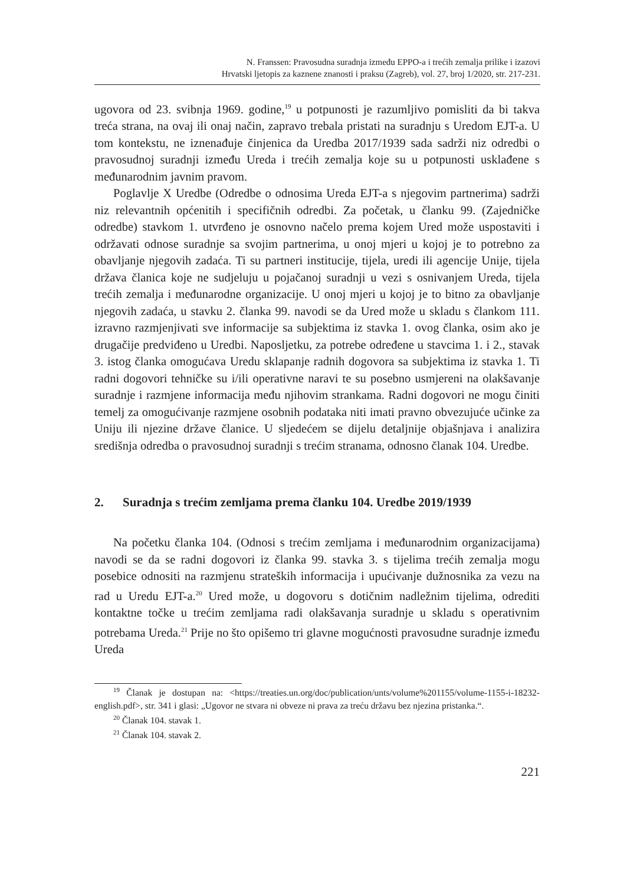N. Franssen: Pravosudna suradnja između EPPO-a i trećih zemalja prilike i izazovi
Hrvatski ljetopis za kaznene znanosti i praksu (Zagreb), vol. 27, broj 1/2020, str. 217-231.
ugovora od 23. svibnja 1969. godine,<sup>19</sup> u potpunosti je razumljivo pomisliti da bi takva treća strana, na ovaj ili onaj način, zapravo trebala pristati na suradnju s Uredom EJT-a. U tom kontekstu, ne iznenađuje činjenica da Uredba 2017/1939 sada sadrži niz odredbi o pravosudnoj suradnji između Ureda i trećih zemalja koje su u potpunosti usklađene s međunarodnim javnim pravom.
Poglavlje X Uredbe (Odredbe o odnosima Ureda EJT-a s njegovim partnerima) sadrži niz relevantnih općenitih i specifičnih odredbi. Za početak, u članku 99. (Zajedničke odredbe) stavkom 1. utvrđeno je osnovno načelo prema kojem Ured može uspostaviti i održavati odnose suradnje sa svojim partnerima, u onoj mjeri u kojoj je to potrebno za obavljanje njegovih zadaća. Ti su partneri institucije, tijela, uredi ili agencije Unije, tijela država članica koje ne sudjeluju u pojačanoj suradnji u vezi s osnivanjem Ureda, tijela trećih zemalja i međunarodne organizacije. U onoj mjeri u kojoj je to bitno za obavljanje njegovih zadaća, u stavku 2. članka 99. navodi se da Ured može u skladu s člankom 111. izravno razmjenjivati sve informacije sa subjektima iz stavka 1. ovog članka, osim ako je drugačije predviđeno u Uredbi. Naposljetku, za potrebe određene u stavcima 1. i 2., stavak 3. istog članka omogućava Uredu sklapanje radnih dogovora sa subjektima iz stavka 1. Ti radni dogovori tehničke su i/ili operativne naravi te su posebno usmjereni na olakšavanje suradnje i razmjene informacija među njihovim strankama. Radni dogovori ne mogu činiti temelj za omogućivanje razmjene osobnih podataka niti imati pravno obvezujuće učinke za Uniju ili njezine države članice. U sljedećem se dijelu detaljnije objašnjava i analizira središnja odredba o pravosudnoj suradnji s trećim stranama, odnosno članak 104. Uredbe.
2. Suradnja s trećim zemljama prema članku 104. Uredbe 2019/1939
Na početku članka 104. (Odnosi s trećim zemljama i međunarodnim organizacijama) navodi se da se radni dogovori iz članka 99. stavka 3. s tijelima trećih zemalja mogu posebice odnositi na razmjenu strateških informacija i upućivanje dužnosnika za vezu na rad u Uredu EJT-a.<sup>20</sup> Ured može, u dogovoru s dotičnim nadležnim tijelima, odrediti kontaktne točke u trećim zemljama radi olakšavanja suradnje u skladu s operativnim potrebama Ureda.<sup>21</sup> Prije no što opišemo tri glavne mogućnosti pravosudne suradnje između Ureda
<sup>19</sup> Članak je dostupan na: <https://treaties.un.org/doc/publication/unts/volume%201155/volume-1155-i-18232-english.pdf>, str. 341 i glasi: „Ugovor ne stvara ni obveze ni prava za treću državu bez njezina pristanka.“.
<sup>20</sup> Članak 104. stavak 1.
<sup>21</sup> Članak 104. stavak 2.
221